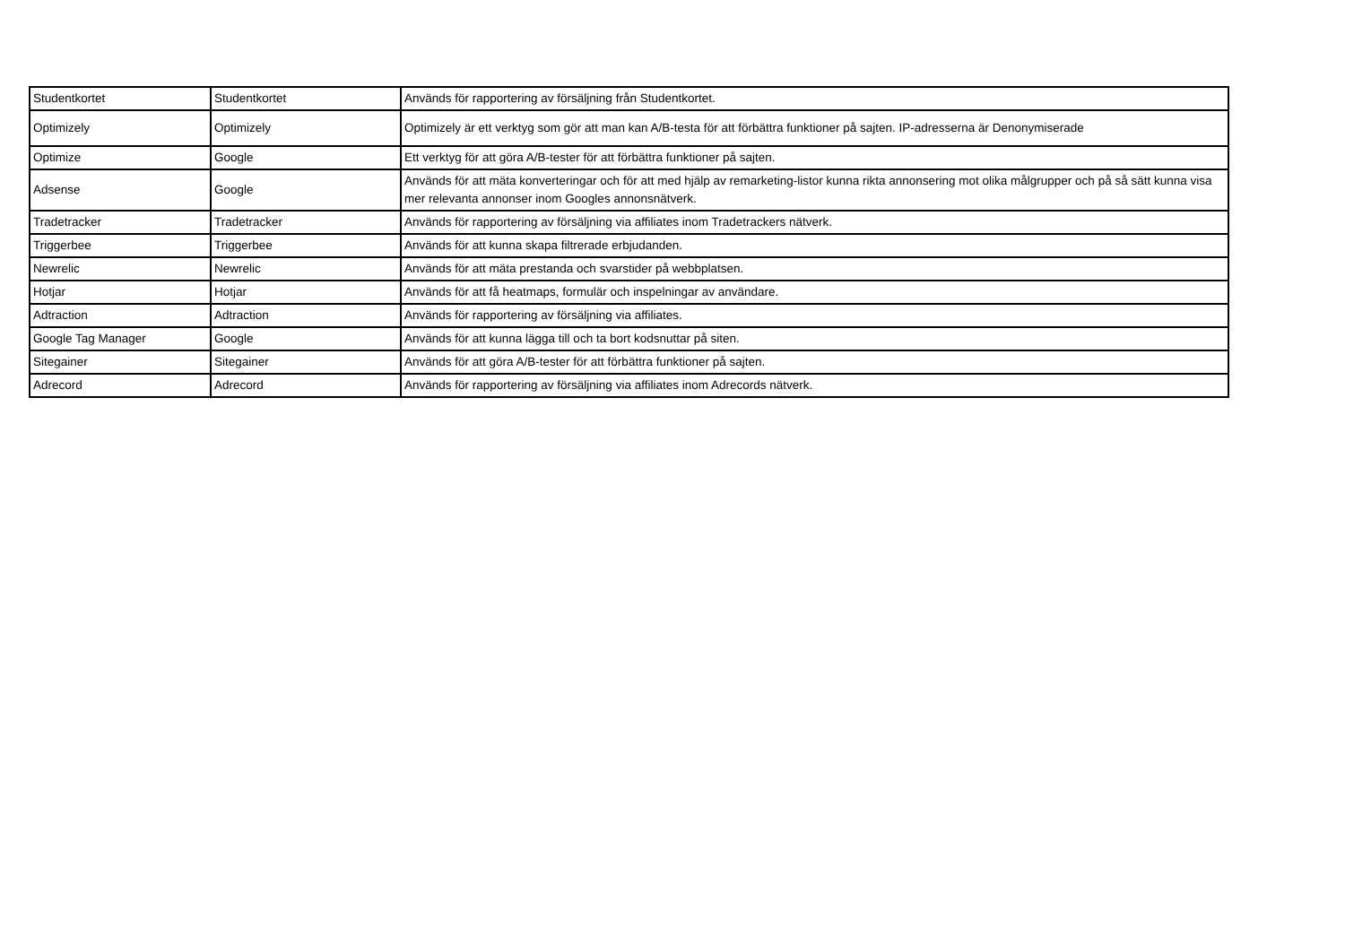| Studentkortet | Studentkortet | Används för rapportering av försäljning från Studentkortet. |
| Optimizely | Optimizely | Optimizely är ett verktyg som gör att man kan A/B-testa för att förbättra funktioner på sajten. IP-adresserna är Denonymiserade |
| Optimize | Google | Ett verktyg för att göra A/B-tester för att förbättra funktioner på sajten. |
| Adsense | Google | Används för att mäta konverteringar och för att med hjälp av remarketing-listor kunna rikta annonsering mot olika målgrupper och på så sätt kunna visa mer relevanta annonser inom Googles annonsnätverk. |
| Tradetracker | Tradetracker | Används för rapportering av försäljning via affiliates inom Tradetrackers nätverk. |
| Triggerbee | Triggerbee | Används för att kunna skapa filtrerade erbjudanden. |
| Newrelic | Newrelic | Används för att mäta prestanda och svarstider på webbplatsen. |
| Hotjar | Hotjar | Används för att få heatmaps, formulär och inspelningar av användare. |
| Adtraction | Adtraction | Används för rapportering av försäljning via affiliates. |
| Google Tag Manager | Google | Används för att kunna lägga till och ta bort kodsnuttar på siten. |
| Sitegainer | Sitegainer | Används för att göra A/B-tester för att förbättra funktioner på sajten. |
| Adrecord | Adrecord | Används för rapportering av försäljning via affiliates inom Adrecords nätverk. |